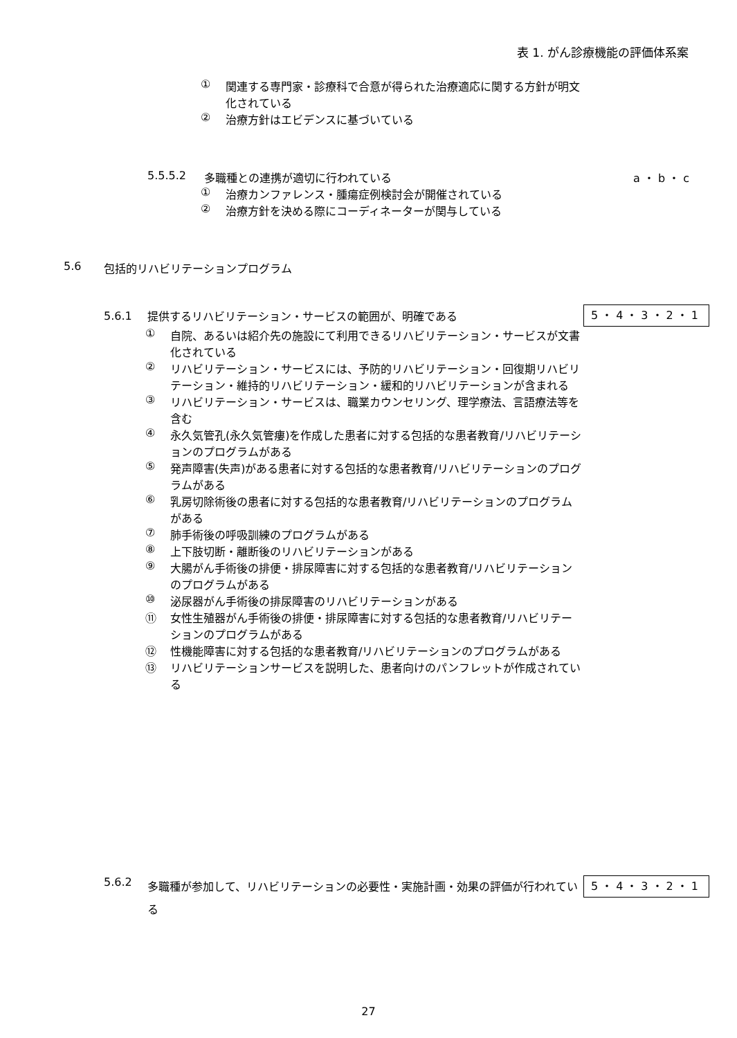表 1. がん診療機能の評価体系案
① 関連する専門家・診療科で合意が得られた治療適応に関する方針が明文化されている
② 治療方針はエビデンスに基づいている
5.5.5.2 多職種との連携が適切に行われている a ・ b ・ c
① 治療カンファレンス・腫瘍症例検討会が開催されている
② 治療方針を決める際にコーディネーターが関与している
5.6 包括的リハビリテーションプログラム
5.6.1 提供するリハビリテーション・サービスの範囲が、明確である 5・4・3・2・1
① 自院、あるいは紹介先の施設にて利用できるリハビリテーション・サービスが文書化されている
② リハビリテーション・サービスには、予防的リハビリテーション・回復期リハビリテーション・維持的リハビリテーション・緩和的リハビリテーションが含まれる
③ リハビリテーション・サービスは、職業カウンセリング、理学療法、言語療法等を含む
④ 永久気管孔(永久気管瘻)を作成した患者に対する包括的な患者教育/リハビリテーションのプログラムがある
⑤ 発声障害(失声)がある患者に対する包括的な患者教育/リハビリテーションのプログラムがある
⑥ 乳房切除術後の患者に対する包括的な患者教育/リハビリテーションのプログラムがある
⑦ 肺手術後の呼吸訓練のプログラムがある
⑧ 上下肢切断・離断後のリハビリテーションがある
⑨ 大腸がん手術後の排便・排尿障害に対する包括的な患者教育/リハビリテーションのプログラムがある
⑩ 泌尿器がん手術後の排尿障害のリハビリテーションがある
⑪ 女性生殖器がん手術後の排便・排尿障害に対する包括的な患者教育/リハビリテーションのプログラムがある
⑫ 性機能障害に対する包括的な患者教育/リハビリテーションのプログラムがある
⑬ リハビリテーションサービスを説明した、患者向けのパンフレットが作成されている
5.6.2 多職種が参加して、リハビリテーションの必要性・実施計画・効果の評価が行われている 5・4・3・2・1
27